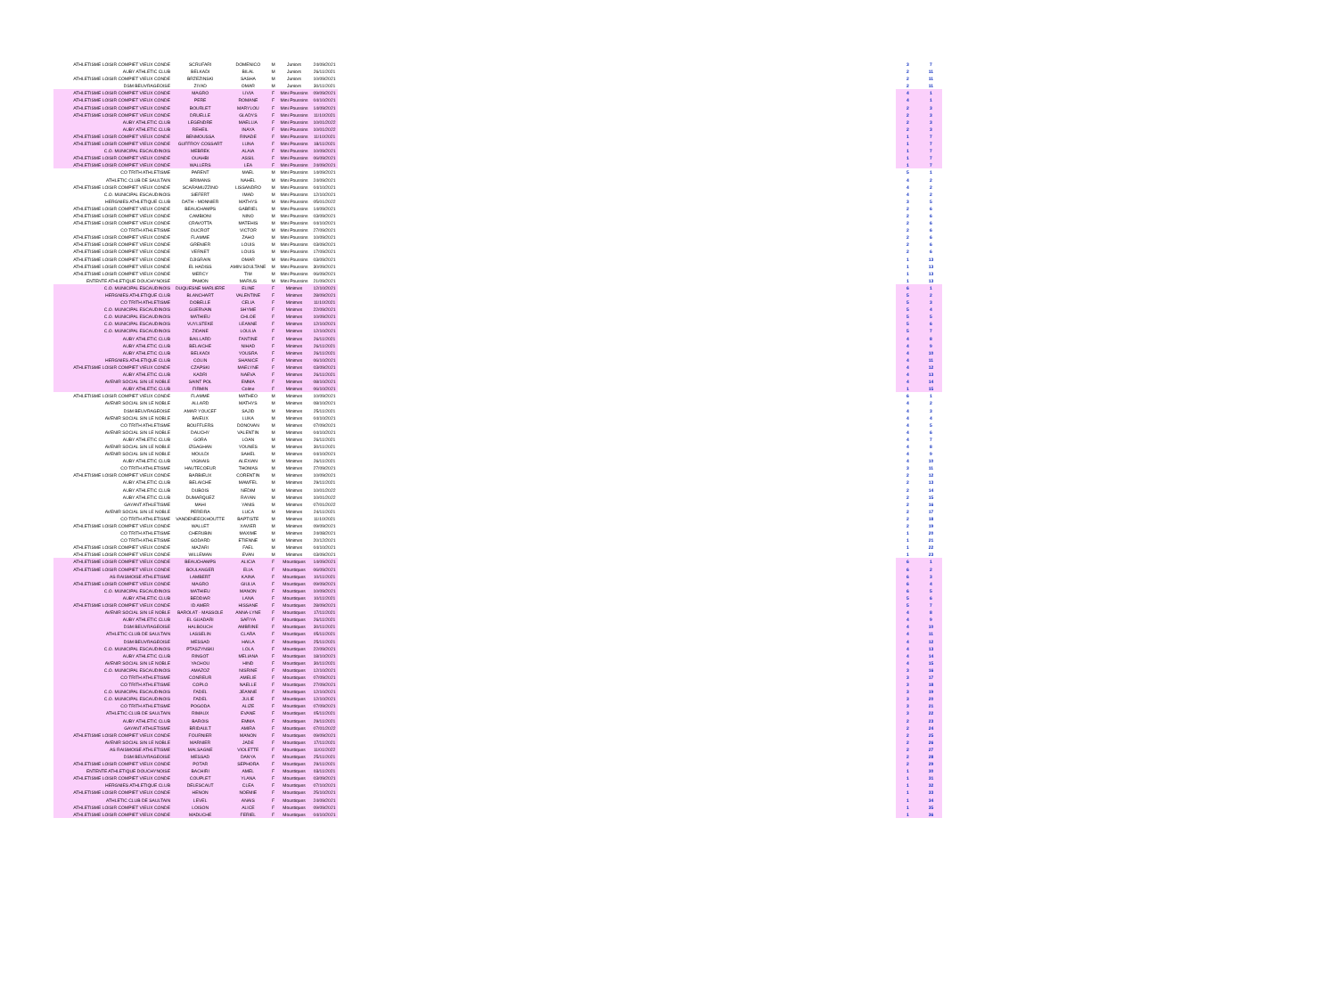| ATHLETISME LOISIR COMPIET VIEUX CONDE | SCRUFARI | DOMENICO | M | Juniors | 24/09/2021 | | 3 | 7 |
| AUBY ATHLETIC CLUB | BELKADI | BILAL | M | Juniors | 26/11/2021 | | 2 | 11 |
| ATHLETISME LOISIR COMPIET VIEUX CONDE | BRZEZINSKI | SASHA | M | Juniors | 10/09/2021 | | 2 | 11 |
| DSM BEUVRAGEOISE | ZIYAD | OMAR | M | Juniors | 30/11/2021 | | 2 | 11 |
| ATHLETISME LOISIR COMPIET VIEUX CONDE | MAGRO | LIVIA | F | Mini Poussins | 09/09/2021 | | 4 | 1 |
| ATHLETISME LOISIR COMPIET VIEUX CONDE | PERE | ROMANE | F | Mini Poussins | 04/10/2021 | | 4 | 1 |
| ATHLETISME LOISIR COMPIET VIEUX CONDE | BOURLET | MARYLOU | F | Mini Poussins | 14/09/2021 | | 2 | 3 |
| ATHLETISME LOISIR COMPIET VIEUX CONDE | DRUELLE | GLADYS | F | Mini Poussins | 11/10/2021 | | 2 | 3 |
| AUBY ATHLETIC CLUB | LEGENDRE | MAELLIA | F | Mini Poussins | 10/01/2022 | | 2 | 3 |
| AUBY ATHLETIC CLUB | REHEIL | INAYA | F | Mini Poussins | 10/01/2022 | | 2 | 3 |
| ATHLETISME LOISIR COMPIET VIEUX CONDE | BENMOUSSA | RINADE | F | Mini Poussins | 11/10/2021 | | 1 | 7 |
| ATHLETISME LOISIR COMPIET VIEUX CONDE | GUFFROY COSSART | LUNA | F | Mini Poussins | 18/11/2021 | | 1 | 7 |
| C.O. MUNICIPAL ESCAUDINOIS | MEBREK | ALAIA | F | Mini Poussins | 10/09/2021 | | 1 | 7 |
| ATHLETISME LOISIR COMPIET VIEUX CONDE | OUAHBI | ASSIL | F | Mini Poussins | 06/09/2021 | | 1 | 7 |
| ATHLETISME LOISIR COMPIET VIEUX CONDE | WALLERS | LEA | F | Mini Poussins | 24/09/2021 | | 1 | 7 |
| CO TRITH ATHLETISME | PARENT | MAEL | M | Mini Poussins | 14/09/2021 | | 5 | 1 |
| ATHLETIC CLUB DE SAULTAIN | BRIMANS | NAHEL | M | Mini Poussins | 24/09/2021 | | 4 | 2 |
| ATHLETISME LOISIR COMPIET VIEUX CONDE | SCARAMUZZINO | LISSANDRO | M | Mini Poussins | 04/10/2021 | | 4 | 2 |
| C.O. MUNICIPAL ESCAUDINOIS | SIEFERT | IMAD | M | Mini Poussins | 12/10/2021 | | 4 | 2 |
| HERGNIES ATHLETIQUE CLUB | DATH - MONNIER | MATHYS | M | Mini Poussins | 05/01/2022 | | 3 | 5 |
| ATHLETISME LOISIR COMPIET VIEUX CONDE | BEAUCHAMPS | GABRIEL | M | Mini Poussins | 14/09/2021 | | 2 | 6 |
| ATHLETISME LOISIR COMPIET VIEUX CONDE | CAMBIONI | NINO | M | Mini Poussins | 03/09/2021 | | 2 | 6 |
| ATHLETISME LOISIR COMPIET VIEUX CONDE | CRAVOTTA | MATEHIS | M | Mini Poussins | 04/10/2021 | | 2 | 6 |
| CO TRITH ATHLETISME | DUCROT | VICTOR | M | Mini Poussins | 27/09/2021 | | 2 | 6 |
| ATHLETISME LOISIR COMPIET VIEUX CONDE | FLAMME | ZAHO | M | Mini Poussins | 10/09/2021 | | 2 | 6 |
| ATHLETISME LOISIR COMPIET VIEUX CONDE | GRENIER | LOUIS | M | Mini Poussins | 03/09/2021 | | 2 | 6 |
| ATHLETISME LOISIR COMPIET VIEUX CONDE | VERNET | LOUIS | M | Mini Poussins | 17/09/2021 | | 2 | 6 |
| ATHLETISME LOISIR COMPIET VIEUX CONDE | DJIGRAIN | OMAR | M | Mini Poussins | 03/09/2021 | | 1 | 13 |
| ATHLETISME LOISIR COMPIET VIEUX CONDE | EL HADISS | AMIN SOULTANE | M | Mini Poussins | 30/09/2021 | | 1 | 13 |
| ATHLETISME LOISIR COMPIET VIEUX CONDE | MERCY | TIM | M | Mini Poussins | 06/09/2021 | | 1 | 13 |
| ENTENTE ATHLETIQUE DOUCHYNOISE | PAMON | MARIUS | M | Mini Poussins | 21/09/2021 | | 1 | 13 |
| C.O. MUNICIPAL ESCAUDINOIS | DUQUESNE MARLIERE | ELINE | F | Minimes | 12/10/2021 | | 6 | 1 |
| HERGNIES ATHLETIQUE CLUB | BLANCHART | VALENTINE | F | Minimes | 28/09/2021 | | 5 | 2 |
| CO TRITH ATHLETISME | DOBELLE | CELIA | F | Minimes | 11/10/2021 | | 5 | 3 |
| C.O. MUNICIPAL ESCAUDINOIS | GUERVAIN | SHYME | F | Minimes | 22/09/2021 | | 5 | 4 |
| C.O. MUNICIPAL ESCAUDINOIS | MATHIEU | CHLOE | F | Minimes | 10/09/2021 | | 5 | 5 |
| C.O. MUNICIPAL ESCAUDINOIS | VUYLSTEKE | LEANNE | F | Minimes | 12/10/2021 | | 5 | 6 |
| C.O. MUNICIPAL ESCAUDINOIS | ZIDANE | LOULIA | F | Minimes | 12/10/2021 | | 5 | 7 |
| AUBY ATHLETIC CLUB | BAILLARD | FANTINE | F | Minimes | 26/11/2021 | | 4 | 8 |
| AUBY ATHLETIC CLUB | BELAICHE | NIHAD | F | Minimes | 26/11/2021 | | 4 | 9 |
| AUBY ATHLETIC CLUB | BELKADI | YOUSRA | F | Minimes | 26/11/2021 | | 4 | 10 |
| HERGNIES ATHLETIQUE CLUB | COLIN | SHANICE | F | Minimes | 06/10/2021 | | 4 | 11 |
| ATHLETISME LOISIR COMPIET VIEUX CONDE | CZAPSKI | MAELYNE | F | Minimes | 03/09/2021 | | 4 | 12 |
| AUBY ATHLETIC CLUB | KADRI | NAEVA | F | Minimes | 26/11/2021 | | 4 | 13 |
| AVENIR SOCIAL SIN LE NOBLE | SAINT POL | EMMA | F | Minimes | 08/10/2021 | | 4 | 14 |
| AUBY ATHLETIC CLUB | FIRMIN | Coline | F | Minimes | 06/10/2021 | | 1 | 15 |
| ATHLETISME LOISIR COMPIET VIEUX CONDE | FLAMME | MATHEO | M | Minimes | 10/09/2021 | | 6 | 1 |
| AVENIR SOCIAL SIN LE NOBLE | ALLARD | MATHYS | M | Minimes | 08/10/2021 | | 4 | 2 |
| DSM BEUVRAGEOISE | AMAR YOUCEF | SAJID | M | Minimes | 25/11/2021 | | 4 | 3 |
| AVENIR SOCIAL SIN LE NOBLE | BAIEUX | LUKA | M | Minimes | 04/10/2021 | | 4 | 4 |
| CO TRITH ATHLETISME | BOUFFLERS | DONOVAN | M | Minimes | 07/09/2021 | | 4 | 5 |
| AVENIR SOCIAL SIN LE NOBLE | DAUCHY | VALENTIN | M | Minimes | 04/10/2021 | | 4 | 6 |
| AUBY ATHLETIC CLUB | GORA | LOAN | M | Minimes | 26/11/2021 | | 4 | 7 |
| AVENIR SOCIAL SIN LE NOBLE | IZGAGHAN | YOUNES | M | Minimes | 30/11/2021 | | 4 | 8 |
| AVENIR SOCIAL SIN LE NOBLE | MOULDI | SAHEL | M | Minimes | 04/10/2021 | | 4 | 9 |
| AUBY ATHLETIC CLUB | VIGNAIS | ALEXIAN | M | Minimes | 26/11/2021 | | 4 | 10 |
| CO TRITH ATHLETISME | HAUTECOEUR | THOMAS | M | Minimes | 27/09/2021 | | 3 | 11 |
| ATHLETISME LOISIR COMPIET VIEUX CONDE | BARBIEUX | CORENTIN | M | Minimes | 10/09/2021 | | 2 | 12 |
| AUBY ATHLETIC CLUB | BELAICHE | MAWFEL | M | Minimes | 29/11/2021 | | 2 | 13 |
| AUBY ATHLETIC CLUB | DUBOIS | NEDIM | M | Minimes | 10/01/2022 | | 2 | 14 |
| AUBY ATHLETIC CLUB | DUMARQUEZ | RAYAN | M | Minimes | 10/01/2022 | | 2 | 15 |
| GAYANT ATHLETISME | MAHI | YANIS | M | Minimes | 07/01/2022 | | 2 | 16 |
| AVENIR SOCIAL SIN LE NOBLE | PEREIRA | LUCA | M | Minimes | 24/11/2021 | | 2 | 17 |
| CO TRITH ATHLETISME | VANDENEECKHOUTTE | BAPTISTE | M | Minimes | 11/10/2021 | | 2 | 18 |
| ATHLETISME LOISIR COMPIET VIEUX CONDE | WALLET | XAVIER | M | Minimes | 09/09/2021 | | 2 | 19 |
| CO TRITH ATHLETISME | CHERUBIN | MAXIME | M | Minimes | 24/08/2021 | | 1 | 20 |
| CO TRITH ATHLETISME | GODARD | ETIENNE | M | Minimes | 20/12/2021 | | 1 | 21 |
| ATHLETISME LOISIR COMPIET VIEUX CONDE | MAZARI | FAEL | M | Minimes | 04/10/2021 | | 1 | 22 |
| ATHLETISME LOISIR COMPIET VIEUX CONDE | WILLEMAN | EVAN | M | Minimes | 03/09/2021 | | 1 | 23 |
| ATHLETISME LOISIR COMPIET VIEUX CONDE | BEAUCHAMPS | ALICIA | F | Moustiques | 14/09/2021 | | 6 | 1 |
| ATHLETISME LOISIR COMPIET VIEUX CONDE | BOULANGER | ELIA | F | Moustiques | 06/09/2021 | | 6 | 2 |
| AS RAISMOISE ATHLETISME | LAMBERT | KAINA | F | Moustiques | 10/11/2021 | | 6 | 3 |
| ATHLETISME LOISIR COMPIET VIEUX CONDE | MAGRO | GIULIA | F | Moustiques | 09/09/2021 | | 6 | 4 |
| C.O. MUNICIPAL ESCAUDINOIS | MATHIEU | MANON | F | Moustiques | 10/09/2021 | | 6 | 5 |
| AUBY ATHLETIC CLUB | BEDDIAR | LANA | F | Moustiques | 10/11/2021 | | 5 | 6 |
| ATHLETISME LOISIR COMPIET VIEUX CONDE | ID AMER | HISSANE | F | Moustiques | 28/09/2021 | | 5 | 7 |
| AVENIR SOCIAL SIN LE NOBLE | BAROLAT - MASSOLE | ANNA-LYNE | F | Moustiques | 17/11/2021 | | 4 | 8 |
| AUBY ATHLETIC CLUB | EL GUADARI | SAFIYA | F | Moustiques | 26/11/2021 | | 4 | 9 |
| DSM BEUVRAGEOISE | HALBOUCH | AMBRINE | F | Moustiques | 30/11/2021 | | 4 | 10 |
| ATHLETIC CLUB DE SAULTAIN | LASSELIN | CLARA | F | Moustiques | 05/11/2021 | | 4 | 11 |
| DSM BEUVRAGEOISE | MESSAD | HAILA | F | Moustiques | 25/11/2021 | | 4 | 12 |
| C.O. MUNICIPAL ESCAUDINOIS | PTASZYNSKI | LOLA | F | Moustiques | 22/09/2021 | | 4 | 13 |
| AUBY ATHLETIC CLUB | RINGOT | MELIANA | F | Moustiques | 18/10/2021 | | 4 | 14 |
| AVENIR SOCIAL SIN LE NOBLE | YACHOU | HIND | F | Moustiques | 30/11/2021 | | 4 | 15 |
| C.O. MUNICIPAL ESCAUDINOIS | AMAZOZ | NISRINE | F | Moustiques | 12/10/2021 | | 3 | 16 |
| CO TRITH ATHLETISME | CONREUR | AMELIE | F | Moustiques | 07/09/2021 | | 3 | 17 |
| CO TRITH ATHLETISME | COPLO | NAELLE | F | Moustiques | 27/09/2021 | | 3 | 18 |
| C.O. MUNICIPAL ESCAUDINOIS | FADEL | JEANNE | F | Moustiques | 12/10/2021 | | 3 | 19 |
| C.O. MUNICIPAL ESCAUDINOIS | FADEL | JULIE | F | Moustiques | 12/10/2021 | | 3 | 20 |
| CO TRITH ATHLETISME | POGODA | ALIZE | F | Moustiques | 07/09/2021 | | 3 | 21 |
| ATHLETIC CLUB DE SAULTAIN | RIMAUX | EVANE | F | Moustiques | 05/11/2021 | | 3 | 22 |
| AUBY ATHLETIC CLUB | BAROIS | EMMA | F | Moustiques | 29/11/2021 | | 2 | 23 |
| GAYANT ATHLETISME | BRIDAULT | AMIRA | F | Moustiques | 07/01/2022 | | 2 | 24 |
| ATHLETISME LOISIR COMPIET VIEUX CONDE | FOURNIER | MANON | F | Moustiques | 09/09/2021 | | 2 | 25 |
| AVENIR SOCIAL SIN LE NOBLE | MARNIER | JADE | F | Moustiques | 17/11/2021 | | 2 | 26 |
| AS RAISMOISE ATHLETISME | MALSAGNE | VIOLETTE | F | Moustiques | 11/01/2022 | | 2 | 27 |
| DSM BEUVRAGEOISE | MESSAD | DANYA | F | Moustiques | 25/11/2021 | | 2 | 28 |
| ATHLETISME LOISIR COMPIET VIEUX CONDE | POTAR | SEPHORA | F | Moustiques | 29/11/2021 | | 2 | 29 |
| ENTENTE ATHLETIQUE DOUCHYNOISE | BACHIRI | AMEL | F | Moustiques | 03/11/2021 | | 1 | 30 |
| ATHLETISME LOISIR COMPIET VIEUX CONDE | COUPLET | YLANA | F | Moustiques | 03/09/2021 | | 1 | 31 |
| HERGNIES ATHLETIQUE CLUB | DELESCAUT | CLEA | F | Moustiques | 07/10/2021 | | 1 | 32 |
| ATHLETISME LOISIR COMPIET VIEUX CONDE | HENON | NOEMIE | F | Moustiques | 25/10/2021 | | 1 | 33 |
| ATHLETIC CLUB DE SAULTAIN | LEVEL | ANAIS | F | Moustiques | 24/09/2021 | | 1 | 34 |
| ATHLETISME LOISIR COMPIET VIEUX CONDE | LOISON | ALICE | F | Moustiques | 09/09/2021 | | 1 | 35 |
| ATHLETISME LOISIR COMPIET VIEUX CONDE | MADUCHE | FERIEL | F | Moustiques | 04/10/2021 | | 1 | 36 |